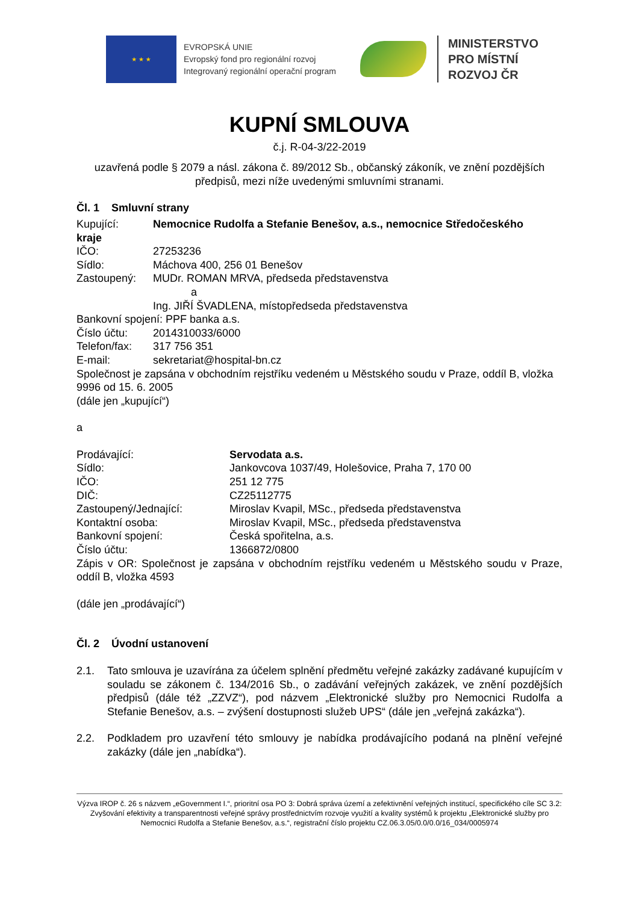★ ★ ★
EVROPSKÁ UNIE
Evropský fond pro regionální rozvoj
Integrovaný regionální operační program
MINISTERSTVO
PRO MÍSTNÍ
ROZVOJ ČR
KUPNÍ SMLOUVA
č.j. R-04-3/22-2019
uzavřená podle § 2079 a násl. zákona č. 89/2012 Sb., občanský zákoník, ve znění pozdějších předpisů, mezi níže uvedenými smluvními stranami.
Čl. 1 Smluvní strany
Kupující: Nemocnice Rudolfa a Stefanie Benešov, a.s., nemocnice Středočeského
kraje
IČO: 27253236
Sídlo: Máchova 400, 256 01 Benešov
Zastoupený: MUDr. ROMAN MRVA, předseda představenstva
a
Ing. JIŘÍ ŠVADLENA, místopředseda představenstva
Bankovní spojení: PPF banka a.s.
Číslo účtu: 2014310033/6000
Telefon/fax: 317 756 351
E-mail: sekretariat@hospital-bn.cz
Společnost je zapsána v obchodním rejstříku vedeném u Městského soudu v Praze, oddíl B, vložka 9996 od 15. 6. 2005
(dále jen „kupující“)
a
Prodávající: Servodata a.s.
Sídlo: Jankovcova 1037/49, Holešovice, Praha 7, 170 00
IČO: 251 12 775
DIČ: CZ25112775
Zastoupený/Jednající: Miroslav Kvapil, MSc., předseda představenstva
Kontaktní osoba: Miroslav Kvapil, MSc., předseda představenstva
Bankovní spojení: Česká spořitelna, a.s.
Číslo účtu: 1366872/0800
Zápis v OR: Společnost je zapsána v obchodním rejstříku vedeném u Městského soudu v Praze, oddíl B, vložka 4593
(dále jen „prodávající“)
Čl. 2 Úvodní ustanovení
2.1. Tato smlouva je uzavírána za účelem splnění předmětu veřejné zakázky zadávané kupujícím v souladu se zákonem č. 134/2016 Sb., o zadávání veřejných zakázek, ve znění pozdějších předpisů (dále též „ZZVZ“), pod názvem „Elektronické služby pro Nemocnici Rudolfa a Stefanie Benešov, a.s. – zvýšení dostupnosti služeb UPS“ (dále jen „veřejná zakázka“).
2.2. Podkladem pro uzavření této smlouvy je nabídka prodávajícího podaná na plnění veřejné zakázky (dále jen „nabídka“).
Výzva IROP č. 26 s názvem „eGovernment I.“, prioritní osa PO 3: Dobrá správa území a zefektivnění veřejných institucí, specifického cíle SC 3.2: Zvyšování efektivity a transparentnosti veřejné správy prostřednictvím rozvoje využití a kvality systémů k projektu „Elektronické služby pro Nemocnici Rudolfa a Stefanie Benešov, a.s.“, registrační číslo projektu CZ.06.3.05/0.0/0.0/16_034/0005974